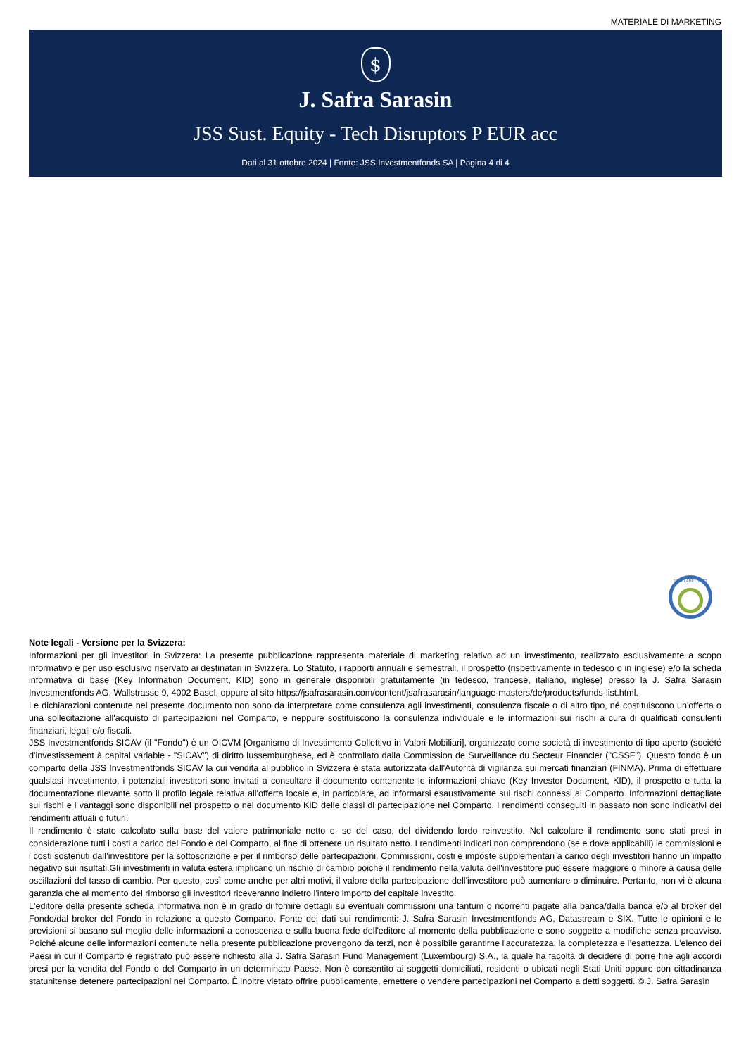MATERIALE DI MARKETING
$
J. Safra Sarasin
JSS Sust. Equity - Tech Disruptors P EUR acc
Dati al 31 ottobre 2024 | Fonte: JSS Investmentfonds SA | Pagina 4 di 4
FNG LABEL 2022
Note legali - Versione per la Svizzera:
Informazioni per gli investitori in Svizzera: La presente pubblicazione rappresenta materiale di marketing relativo ad un investimento, realizzato esclusivamente a scopo informativo e per uso esclusivo riservato ai destinatari in Svizzera. Lo Statuto, i rapporti annuali e semestrali, il prospetto (rispettivamente in tedesco o in inglese) e/o la scheda informativa di base (Key Information Document, KID) sono in generale disponibili gratuitamente (in tedesco, francese, italiano, inglese) presso la J. Safra Sarasin Investmentfonds AG, Wallstrasse 9, 4002 Basel, oppure al sito https://jsafrasarasin.com/content/jsafrasarasin/language-masters/de/products/funds-list.html.
Le dichiarazioni contenute nel presente documento non sono da interpretare come consulenza agli investimenti, consulenza fiscale o di altro tipo, né costituiscono un'offerta o una sollecitazione all'acquisto di partecipazioni nel Comparto, e neppure sostituiscono la consulenza individuale e le informazioni sui rischi a cura di qualificati consulenti finanziari, legali e/o fiscali.
JSS Investmentfonds SICAV (il "Fondo") è un OICVM [Organismo di Investimento Collettivo in Valori Mobiliari], organizzato come società di investimento di tipo aperto (société d'investissement à capital variable - "SICAV") di diritto lussemburghese, ed è controllato dalla Commission de Surveillance du Secteur Financier ("CSSF"). Questo fondo è un comparto della JSS Investmentfonds SICAV la cui vendita al pubblico in Svizzera è stata autorizzata dall'Autorità di vigilanza sui mercati finanziari (FINMA). Prima di effettuare qualsiasi investimento, i potenziali investitori sono invitati a consultare il documento contenente le informazioni chiave (Key Investor Document, KID), il prospetto e tutta la documentazione rilevante sotto il profilo legale relativa all'offerta locale e, in particolare, ad informarsi esaustivamente sui rischi connessi al Comparto. Informazioni dettagliate sui rischi e i vantaggi sono disponibili nel prospetto o nel documento KID delle classi di partecipazione nel Comparto. I rendimenti conseguiti in passato non sono indicativi dei rendimenti attuali o futuri.
Il rendimento è stato calcolato sulla base del valore patrimoniale netto e, se del caso, del dividendo lordo reinvestito. Nel calcolare il rendimento sono stati presi in considerazione tutti i costi a carico del Fondo e del Comparto, al fine di ottenere un risultato netto. I rendimenti indicati non comprendono (se e dove applicabili) le commissioni e i costi sostenuti dall’investitore per la sottoscrizione e per il rimborso delle partecipazioni. Commissioni, costi e imposte supplementari a carico degli investitori hanno un impatto negativo sui risultati.Gli investimenti in valuta estera implicano un rischio di cambio poiché il rendimento nella valuta dell'investitore può essere maggiore o minore a causa delle oscillazioni del tasso di cambio. Per questo, così come anche per altri motivi, il valore della partecipazione dell'investitore può aumentare o diminuire. Pertanto, non vi è alcuna garanzia che al momento del rimborso gli investitori riceveranno indietro l'intero importo del capitale investito.
L'editore della presente scheda informativa non è in grado di fornire dettagli su eventuali commissioni una tantum o ricorrenti pagate alla banca/dalla banca e/o al broker del Fondo/dal broker del Fondo in relazione a questo Comparto. Fonte dei dati sui rendimenti: J. Safra Sarasin Investmentfonds AG, Datastream e SIX. Tutte le opinioni e le previsioni si basano sul meglio delle informazioni a conoscenza e sulla buona fede dell'editore al momento della pubblicazione e sono soggette a modifiche senza preavviso. Poiché alcune delle informazioni contenute nella presente pubblicazione provengono da terzi, non è possibile garantirne l'accuratezza, la completezza e l’esattezza. L'elenco dei Paesi in cui il Comparto è registrato può essere richiesto alla J. Safra Sarasin Fund Management (Luxembourg) S.A., la quale ha facoltà di decidere di porre fine agli accordi presi per la vendita del Fondo o del Comparto in un determinato Paese. Non è consentito ai soggetti domiciliati, residenti o ubicati negli Stati Uniti oppure con cittadinanza statunitense detenere partecipazioni nel Comparto. È inoltre vietato offrire pubblicamente, emettere o vendere partecipazioni nel Comparto a detti soggetti. © J. Safra Sarasin